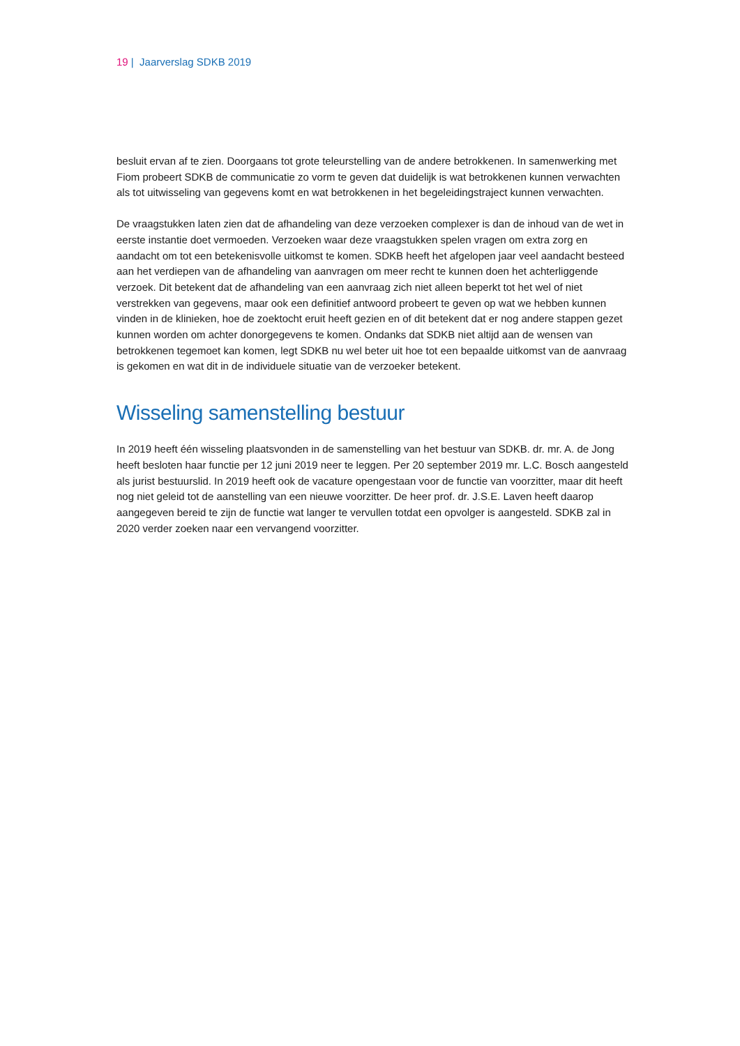19 | Jaarverslag SDKB 2019
besluit ervan af te zien. Doorgaans tot grote teleurstelling van de andere betrokkenen. In samenwerking met Fiom probeert SDKB de communicatie zo vorm te geven dat duidelijk is wat betrokkenen kunnen verwachten als tot uitwisseling van gegevens komt en wat betrokkenen in het begeleidingstraject kunnen verwachten.
De vraagstukken laten zien dat de afhandeling van deze verzoeken complexer is dan de inhoud van de wet in eerste instantie doet vermoeden. Verzoeken waar deze vraagstukken spelen vragen om extra zorg en aandacht om tot een betekenisvolle uitkomst te komen. SDKB heeft het afgelopen jaar veel aandacht besteed aan het verdiepen van de afhandeling van aanvragen om meer recht te kunnen doen het achterliggende verzoek. Dit betekent dat de afhandeling van een aanvraag zich niet alleen beperkt tot het wel of niet verstrekken van gegevens, maar ook een definitief antwoord probeert te geven op wat we hebben kunnen vinden in de klinieken, hoe de zoektocht eruit heeft gezien en of dit betekent dat er nog andere stappen gezet kunnen worden om achter donorgegevens te komen. Ondanks dat SDKB niet altijd aan de wensen van betrokkenen tegemoet kan komen, legt SDKB nu wel beter uit hoe tot een bepaalde uitkomst van de aanvraag is gekomen en wat dit in de individuele situatie van de verzoeker betekent.
Wisseling samenstelling bestuur
In 2019 heeft één wisseling plaatsvonden in de samenstelling van het bestuur van SDKB. dr. mr. A. de Jong heeft besloten haar functie per 12 juni 2019 neer te leggen. Per 20 september 2019 mr. L.C. Bosch aangesteld als jurist bestuurslid. In 2019 heeft ook de vacature opengestaan voor de functie van voorzitter, maar dit heeft nog niet geleid tot de aanstelling van een nieuwe voorzitter. De heer prof. dr. J.S.E. Laven heeft daarop aangegeven bereid te zijn de functie wat langer te vervullen totdat een opvolger is aangesteld. SDKB zal in 2020 verder zoeken naar een vervangend voorzitter.